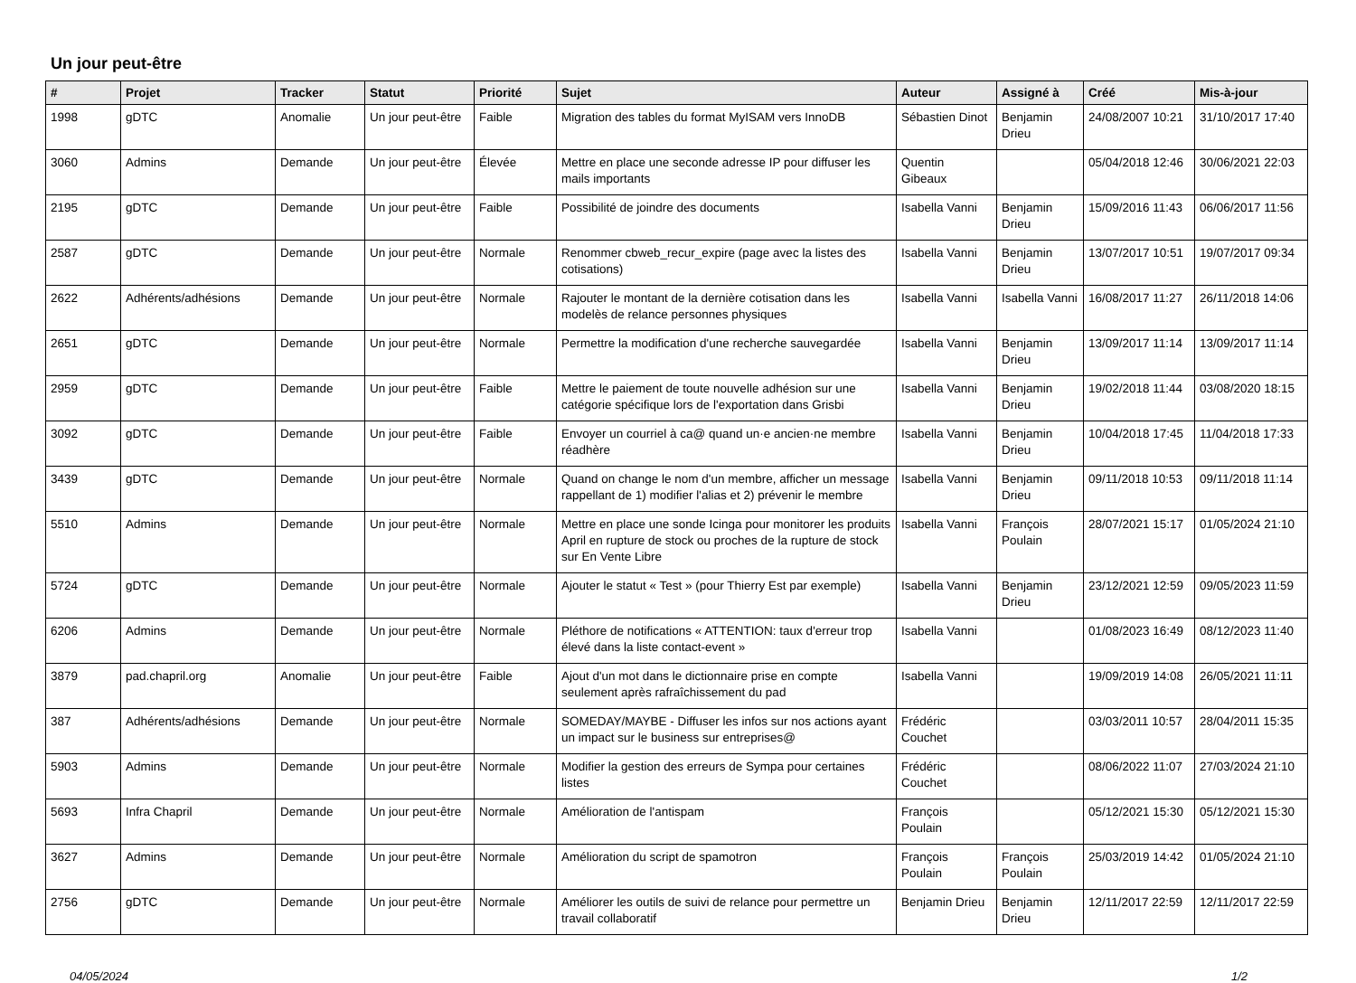Un jour peut-être
| # | Projet | Tracker | Statut | Priorité | Sujet | Auteur | Assigné à | Créé | Mis-à-jour |
| --- | --- | --- | --- | --- | --- | --- | --- | --- | --- |
| 1998 | gDTC | Anomalie | Un jour peut-être | Faible | Migration des tables du format MyISAM vers InnoDB | Sébastien Dinot | Benjamin Drieu | 24/08/2007 10:21 | 31/10/2017 17:40 |
| 3060 | Admins | Demande | Un jour peut-être | Élevée | Mettre en place une seconde adresse IP pour diffuser les mails importants | Quentin Gibeaux | | 05/04/2018 12:46 | 30/06/2021 22:03 |
| 2195 | gDTC | Demande | Un jour peut-être | Faible | Possibilité de joindre des documents | Isabella Vanni | Benjamin Drieu | 15/09/2016 11:43 | 06/06/2017 11:56 |
| 2587 | gDTC | Demande | Un jour peut-être | Normale | Renommer cbweb_recur_expire (page avec la listes des cotisations) | Isabella Vanni | Benjamin Drieu | 13/07/2017 10:51 | 19/07/2017 09:34 |
| 2622 | Adhérents/adhésions | Demande | Un jour peut-être | Normale | Rajouter le montant de la dernière cotisation dans les modelès de relance personnes physiques | Isabella Vanni | Isabella Vanni | 16/08/2017 11:27 | 26/11/2018 14:06 |
| 2651 | gDTC | Demande | Un jour peut-être | Normale | Permettre la modification d'une recherche sauvegardée | Isabella Vanni | Benjamin Drieu | 13/09/2017 11:14 | 13/09/2017 11:14 |
| 2959 | gDTC | Demande | Un jour peut-être | Faible | Mettre le paiement de toute nouvelle adhésion sur une catégorie spécifique lors de l'exportation dans Grisbi | Isabella Vanni | Benjamin Drieu | 19/02/2018 11:44 | 03/08/2020 18:15 |
| 3092 | gDTC | Demande | Un jour peut-être | Faible | Envoyer un courriel à ca@ quand un·e ancien·ne membre réadhère | Isabella Vanni | Benjamin Drieu | 10/04/2018 17:45 | 11/04/2018 17:33 |
| 3439 | gDTC | Demande | Un jour peut-être | Normale | Quand on change le nom d'un membre, afficher un message rappellant de 1) modifier l'alias et 2) prévenir le membre | Isabella Vanni | Benjamin Drieu | 09/11/2018 10:53 | 09/11/2018 11:14 |
| 5510 | Admins | Demande | Un jour peut-être | Normale | Mettre en place une sonde Icinga pour monitorer les produits April en rupture de stock ou proches de la rupture de stock sur En Vente Libre | Isabella Vanni | François Poulain | 28/07/2021 15:17 | 01/05/2024 21:10 |
| 5724 | gDTC | Demande | Un jour peut-être | Normale | Ajouter le statut « Test » (pour Thierry Est par exemple) | Isabella Vanni | Benjamin Drieu | 23/12/2021 12:59 | 09/05/2023 11:59 |
| 6206 | Admins | Demande | Un jour peut-être | Normale | Pléthore de notifications « ATTENTION: taux d'erreur trop élevé dans la liste contact-event » | Isabella Vanni | | 01/08/2023 16:49 | 08/12/2023 11:40 |
| 3879 | pad.chapril.org | Anomalie | Un jour peut-être | Faible | Ajout d'un mot dans le dictionnaire prise en compte seulement après rafraîchissement du pad | Isabella Vanni | | 19/09/2019 14:08 | 26/05/2021 11:11 |
| 387 | Adhérents/adhésions | Demande | Un jour peut-être | Normale | SOMEDAY/MAYBE - Diffuser les infos sur nos actions ayant un impact sur le business sur entreprises@ | Frédéric Couchet | | 03/03/2011 10:57 | 28/04/2011 15:35 |
| 5903 | Admins | Demande | Un jour peut-être | Normale | Modifier la gestion des erreurs de Sympa pour certaines listes | Frédéric Couchet | | 08/06/2022 11:07 | 27/03/2024 21:10 |
| 5693 | Infra Chapril | Demande | Un jour peut-être | Normale | Amélioration de l'antispam | François Poulain | | 05/12/2021 15:30 | 05/12/2021 15:30 |
| 3627 | Admins | Demande | Un jour peut-être | Normale | Amélioration du script de spamotron | François Poulain | François Poulain | 25/03/2019 14:42 | 01/05/2024 21:10 |
| 2756 | gDTC | Demande | Un jour peut-être | Normale | Améliorer les outils de suivi de relance pour permettre un travail collaboratif | Benjamin Drieu | Benjamin Drieu | 12/11/2017 22:59 | 12/11/2017 22:59 |
04/05/2024 1/2